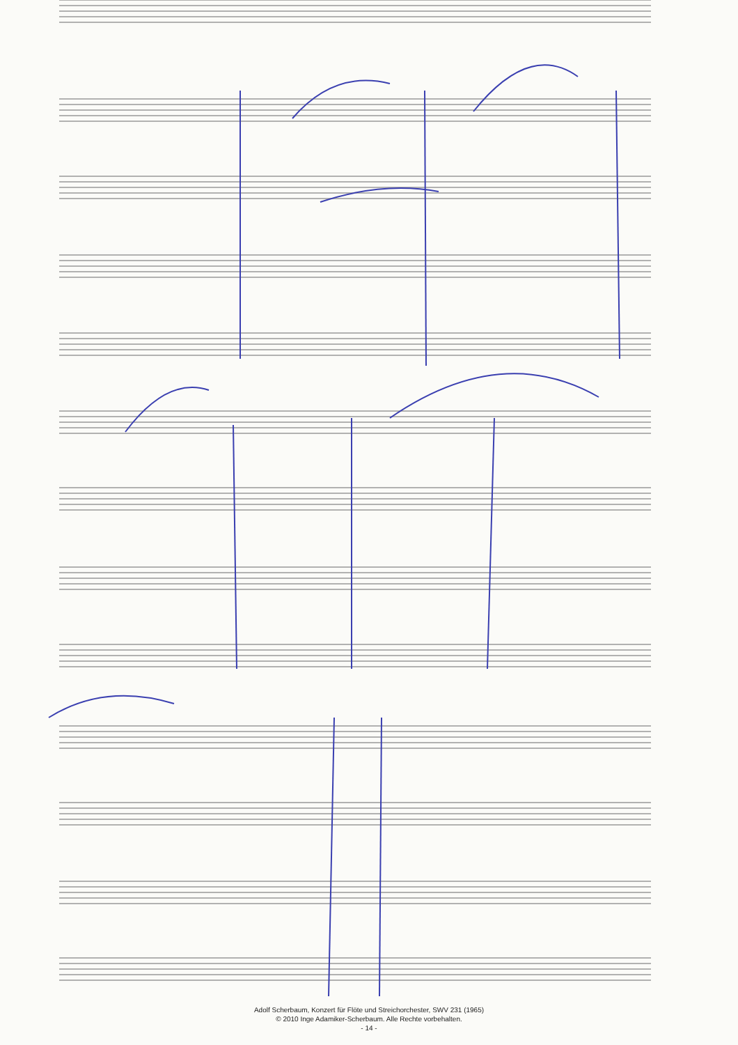Adolf Scherbaum, Konzert für Flöte und Streichorchester, SWV 231 (1965)
© 2010 Inge Adamiker-Scherbaum. Alle Rechte vorbehalten.
- 14 -